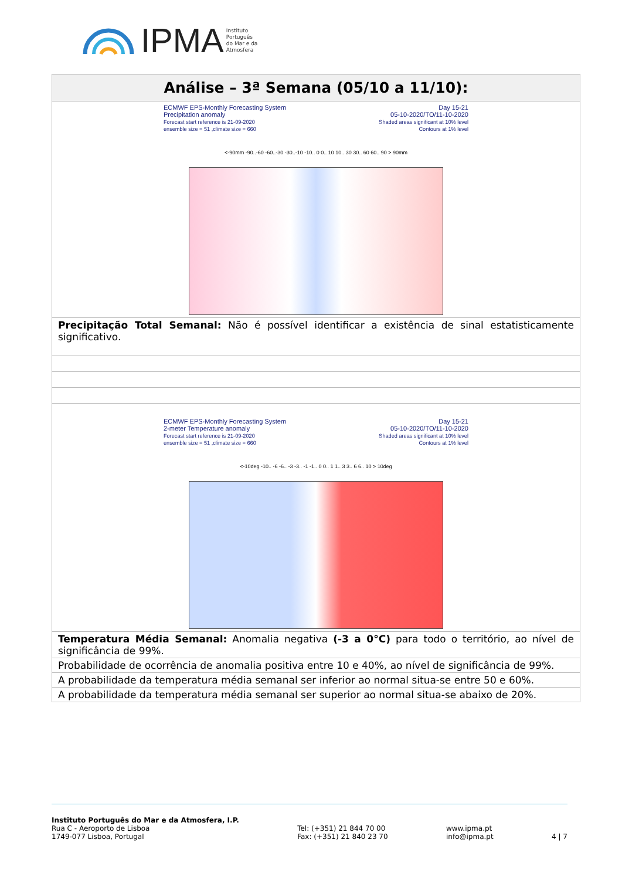IPMA Instituto
Português
do Mar e da
Atmosfera
| Análise – 3ª Semana (05/10 a 11/10): |
| --- |
| ECMWF EPS-Monthly Forecasting System Precipitation anomaly Forecast start reference is 21-09-2020 ensemble size = 51 ,climate size = 660 Day 15-21 05-10-2020/TO/11-10-2020 Shaded areas significant at 10% level Contours at 1% level <-90mm -90..-60 -60..-30 -30..-10 -10.. 0 0.. 10 10.. 30 30.. 60 60.. 90 > 90mm |
| Precipitação Total Semanal: Não é possível identificar a existência de sinal estatisticamente significativo. |
| ECMWF EPS-Monthly Forecasting System 2-meter Temperature anomaly Forecast start reference is 21-09-2020 ensemble size = 51 ,climate size = 660 Day 15-21 05-10-2020/TO/11-10-2020 Shaded areas significant at 10% level Contours at 1% level <-10deg -10.. -6 -6.. -3 -3.. -1 -1.. 0 0.. 1 1.. 3 3.. 6 6.. 10 > 10deg |
| Temperatura Média Semanal: Anomalia negativa (-3 a 0°C) para todo o território, ao nível de significância de 99%. |
| Probabilidade de ocorrência de anomalia positiva entre 10 e 40%, ao nível de significância de 99%. |
| A probabilidade da temperatura média semanal ser inferior ao normal situa-se entre 50 e 60%. |
| A probabilidade da temperatura média semanal ser superior ao normal situa-se abaixo de 20%. |
Instituto Português do Mar e da Atmosfera, I.P.
Rua C - Aeroporto de Lisboa
1749-077 Lisboa, Portugal
Tel: (+351) 21 844 70 00
Fax: (+351) 21 840 23 70
www.ipma.pt
info@ipma.pt
4 | 7